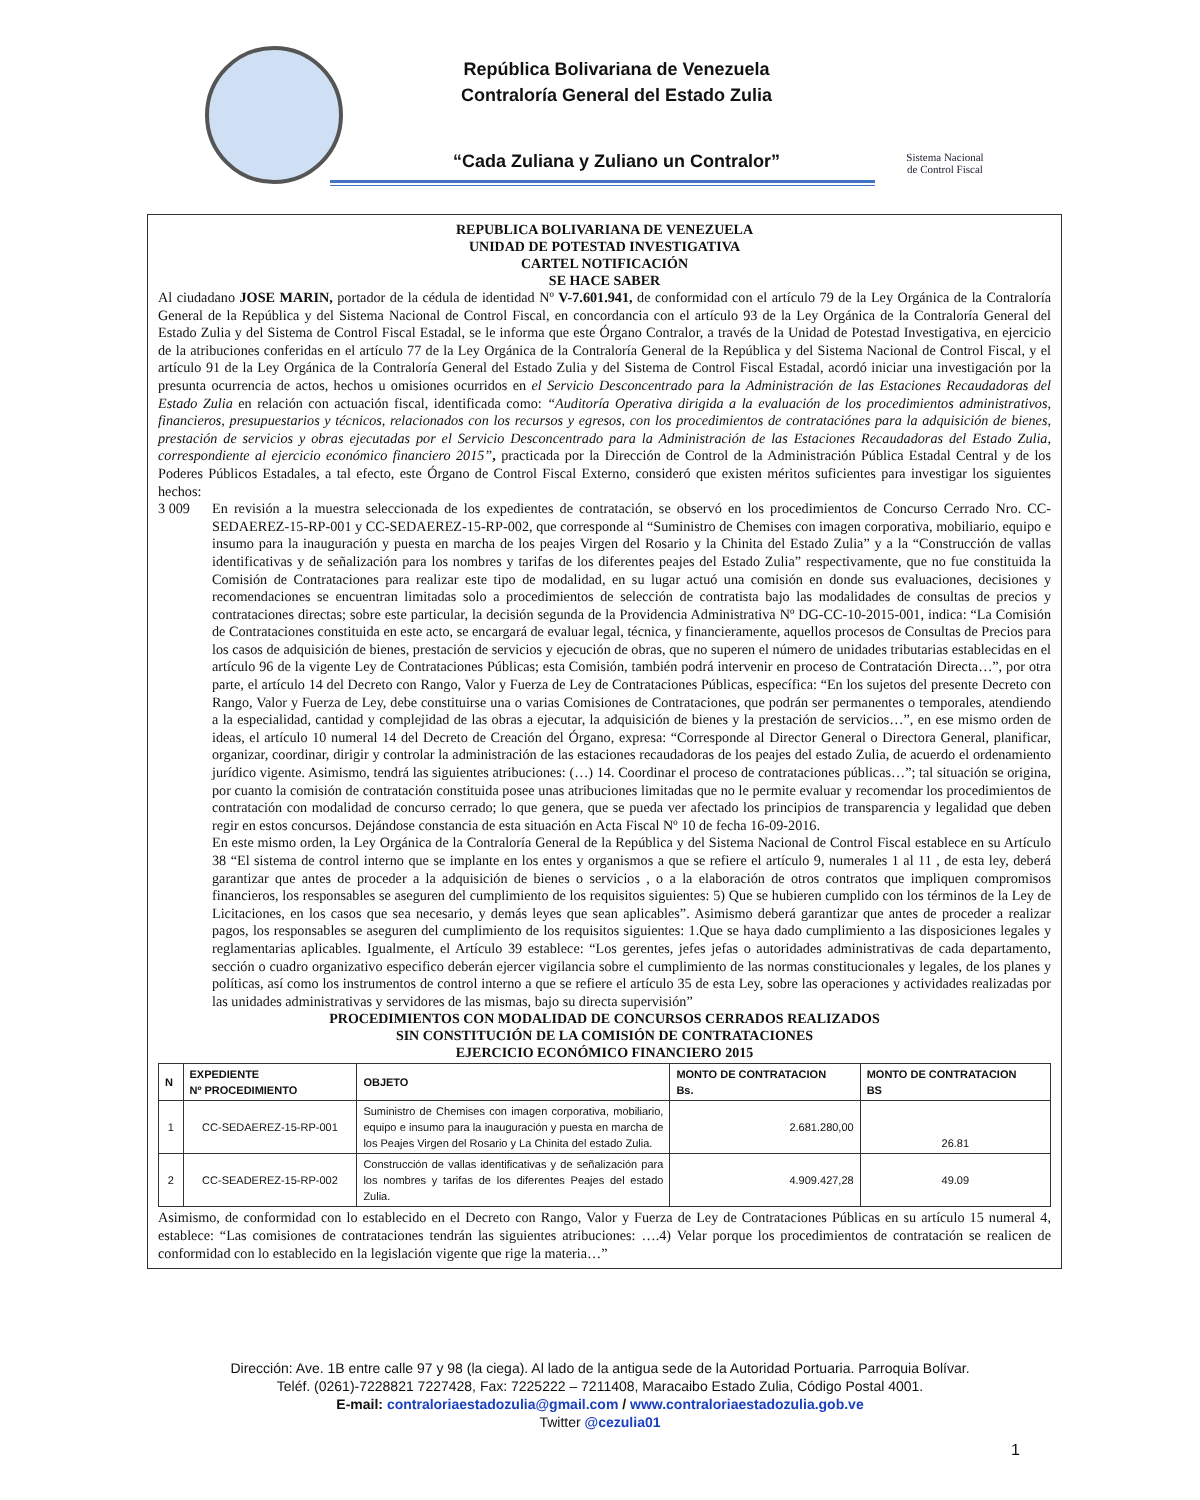República Bolivariana de Venezuela
Contraloría General del Estado Zulia
“Cada Zuliana y Zuliano un Contralor”
Sistema Nacional
de Control Fiscal
REPUBLICA BOLIVARIANA DE VENEZUELA
UNIDAD DE POTESTAD INVESTIGATIVA
CARTEL NOTIFICACIÓN
SE HACE SABER
Al ciudadano JOSE MARIN, portador de la cédula de identidad Nº V-7.601.941, de conformidad con el artículo 79 de la Ley Orgánica de la Contraloría General de la República y del Sistema Nacional de Control Fiscal, en concordancia con el artículo 93 de la Ley Orgánica de la Contraloría General del Estado Zulia y del Sistema de Control Fiscal Estadal, se le informa que este Órgano Contralor, a través de la Unidad de Potestad Investigativa, en ejercicio de la atribuciones conferidas en el artículo 77 de la Ley Orgánica de la Contraloría General de la República y del Sistema Nacional de Control Fiscal, y el artículo 91 de la Ley Orgánica de la Contraloría General del Estado Zulia y del Sistema de Control Fiscal Estadal, acordó iniciar una investigación por la presunta ocurrencia de actos, hechos u omisiones ocurridos en el Servicio Desconcentrado para la Administración de las Estaciones Recaudadoras del Estado Zulia en relación con actuación fiscal, identificada como: “Auditoría Operativa dirigida a la evaluación de los procedimientos administrativos, financieros, presupuestarios y técnicos, relacionados con los recursos y egresos, con los procedimientos de contrataciónes para la adquisición de bienes, prestación de servicios y obras ejecutadas por el Servicio Desconcentrado para la Administración de las Estaciones Recaudadoras del Estado Zulia, correspondiente al ejercicio económico financiero 2015”, practicada por la Dirección de Control de la Administración Pública Estadal Central y de los Poderes Públicos Estadales, a tal efecto, este Órgano de Control Fiscal Externo, consideró que existen méritos suficientes para investigar los siguientes hechos:
3 009 En revisión a la muestra seleccionada de los expedientes de contratación, se observó en los procedimientos de Concurso Cerrado Nro. CC-SEDAEREZ-15-RP-001 y CC-SEDAEREZ-15-RP-002, que corresponde al “Suministro de Chemises con imagen corporativa, mobiliario, equipo e insumo para la inauguración y puesta en marcha de los peajes Virgen del Rosario y la Chinita del Estado Zulia” y a la “Construcción de vallas identificativas y de señalización para los nombres y tarifas de los diferentes peajes del Estado Zulia” respectivamente, que no fue constituida la Comisión de Contrataciones para realizar este tipo de modalidad, en su lugar actuó una comisión en donde sus evaluaciones, decisiones y recomendaciones se encuentran limitadas solo a procedimientos de selección de contratista bajo las modalidades de consultas de precios y contrataciones directas; sobre este particular, la decisión segunda de la Providencia Administrativa Nº DG-CC-10-2015-001, indica: “La Comisión de Contrataciones constituida en este acto, se encargará de evaluar legal, técnica, y financieramente, aquellos procesos de Consultas de Precios para los casos de adquisición de bienes, prestación de servicios y ejecución de obras, que no superen el número de unidades tributarias establecidas en el artículo 96 de la vigente Ley de Contrataciones Públicas; esta Comisión, también podrá intervenir en proceso de Contratación Directa…”, por otra parte, el artículo 14 del Decreto con Rango, Valor y Fuerza de Ley de Contrataciones Públicas, específica: “En los sujetos del presente Decreto con Rango, Valor y Fuerza de Ley, debe constituirse una o varias Comisiones de Contrataciones, que podrán ser permanentes o temporales, atendiendo a la especialidad, cantidad y complejidad de las obras a ejecutar, la adquisición de bienes y la prestación de servicios…”, en ese mismo orden de ideas, el artículo 10 numeral 14 del Decreto de Creación del Órgano, expresa: “Corresponde al Director General o Directora General, planificar, organizar, coordinar, dirigir y controlar la administración de las estaciones recaudadoras de los peajes del estado Zulia, de acuerdo el ordenamiento jurídico vigente. Asimismo, tendrá las siguientes atribuciones: (…) 14. Coordinar el proceso de contrataciones públicas…”; tal situación se origina, por cuanto la comisión de contratación constituida posee unas atribuciones limitadas que no le permite evaluar y recomendar los procedimientos de contratación con modalidad de concurso cerrado; lo que genera, que se pueda ver afectado los principios de transparencia y legalidad que deben regir en estos concursos. Dejándose constancia de esta situación en Acta Fiscal Nº 10 de fecha 16-09-2016.
En este mismo orden, la Ley Orgánica de la Contraloría General de la República y del Sistema Nacional de Control Fiscal establece en su Artículo 38 “El sistema de control interno que se implante en los entes y organismos a que se refiere el artículo 9, numerales 1 al 11 , de esta ley, deberá garantizar que antes de proceder a la adquisición de bienes o servicios , o a la elaboración de otros contratos que impliquen compromisos financieros, los responsables se aseguren del cumplimiento de los requisitos siguientes: 5) Que se hubieren cumplido con los términos de la Ley de Licitaciones, en los casos que sea necesario, y demás leyes que sean aplicables”. Asimismo deberá garantizar que antes de proceder a realizar pagos, los responsables se aseguren del cumplimiento de los requisitos siguientes: 1.Que se haya dado cumplimiento a las disposiciones legales y reglamentarias aplicables. Igualmente, el Artículo 39 establece: “Los gerentes, jefes jefas o autoridades administrativas de cada departamento, sección o cuadro organizativo especifico deberán ejercer vigilancia sobre el cumplimiento de las normas constitucionales y legales, de los planes y políticas, así como los instrumentos de control interno a que se refiere el artículo 35 de esta Ley, sobre las operaciones y actividades realizadas por las unidades administrativas y servidores de las mismas, bajo su directa supervisión”
PROCEDIMIENTOS CON MODALIDAD DE CONCURSOS CERRADOS REALIZADOS
SIN CONSTITUCIÓN DE LA COMISIÓN DE CONTRATACIONES
EJERCICIO ECONÓMICO FINANCIERO 2015
| N | EXPEDIENTE Nº PROCEDIMIENTO | OBJETO | MONTO DE CONTRATACION Bs. | MONTO DE CONTRATACION BS |
| --- | --- | --- | --- | --- |
| 1 | CC-SEDAEREZ-15-RP-001 | Suministro de Chemises con imagen corporativa, mobiliario, equipo e insumo para la inauguración y puesta en marcha de los Peajes Virgen del Rosario y La Chinita del estado Zulia. | 2.681.280,00 | 26.81 |
| 2 | CC-SEADEREZ-15-RP-002 | Construcción de vallas identificativas y de señalización para los nombres y tarifas de los diferentes Peajes del estado Zulia. | 4.909.427,28 | 49.09 |
Asimismo, de conformidad con lo establecido en el Decreto con Rango, Valor y Fuerza de Ley de Contrataciones Públicas en su artículo 15 numeral 4, establece: “Las comisiones de contrataciones tendrán las siguientes atribuciones: ….4) Velar porque los procedimientos de contratación se realicen de conformidad con lo establecido en la legislación vigente que rige la materia…”
Dirección: Ave. 1B entre calle 97 y 98 (la ciega). Al lado de la antigua sede de la Autoridad Portuaria. Parroquia Bolívar.
Teléf. (0261)-7228821 7227428, Fax: 7225222 – 7211408, Maracaibo Estado Zulia, Código Postal 4001.
E-mail: contraloriaestadozulia@gmail.com / www.contraloriaestadozulia.gob.ve
Twitter @cezulia01
1